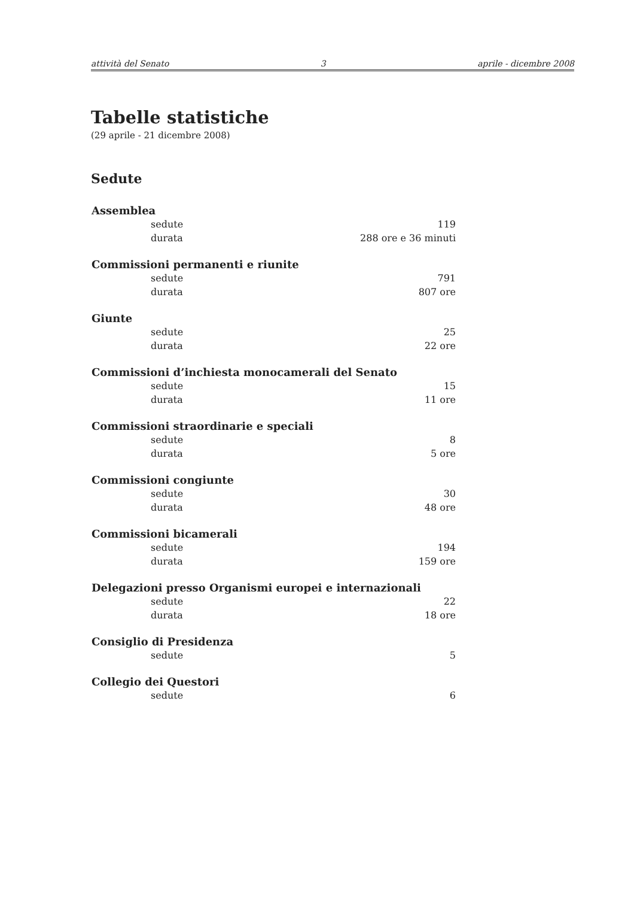attività del Senato 3 aprile - dicembre 2008
Tabelle statistiche
(29 aprile - 21 dicembre 2008)
Sedute
| Assemblea | |
| --- | --- |
| sedute | 119 |
| durata | 288 ore e 36 minuti |
| Commissioni permanenti e riunite | |
| sedute | 791 |
| durata | 807 ore |
| Giunte | |
| sedute | 25 |
| durata | 22 ore |
| Commissioni d’inchiesta monocamerali del Senato | |
| sedute | 15 |
| durata | 11 ore |
| Commissioni straordinarie e speciali | |
| sedute | 8 |
| durata | 5 ore |
| Commissioni congiunte | |
| sedute | 30 |
| durata | 48 ore |
| Commissioni bicamerali | |
| sedute | 194 |
| durata | 159 ore |
| Delegazioni presso Organismi europei e internazionali | |
| sedute | 22 |
| durata | 18 ore |
| Consiglio di Presidenza | |
| sedute | 5 |
| Collegio dei Questori | |
| sedute | 6 |